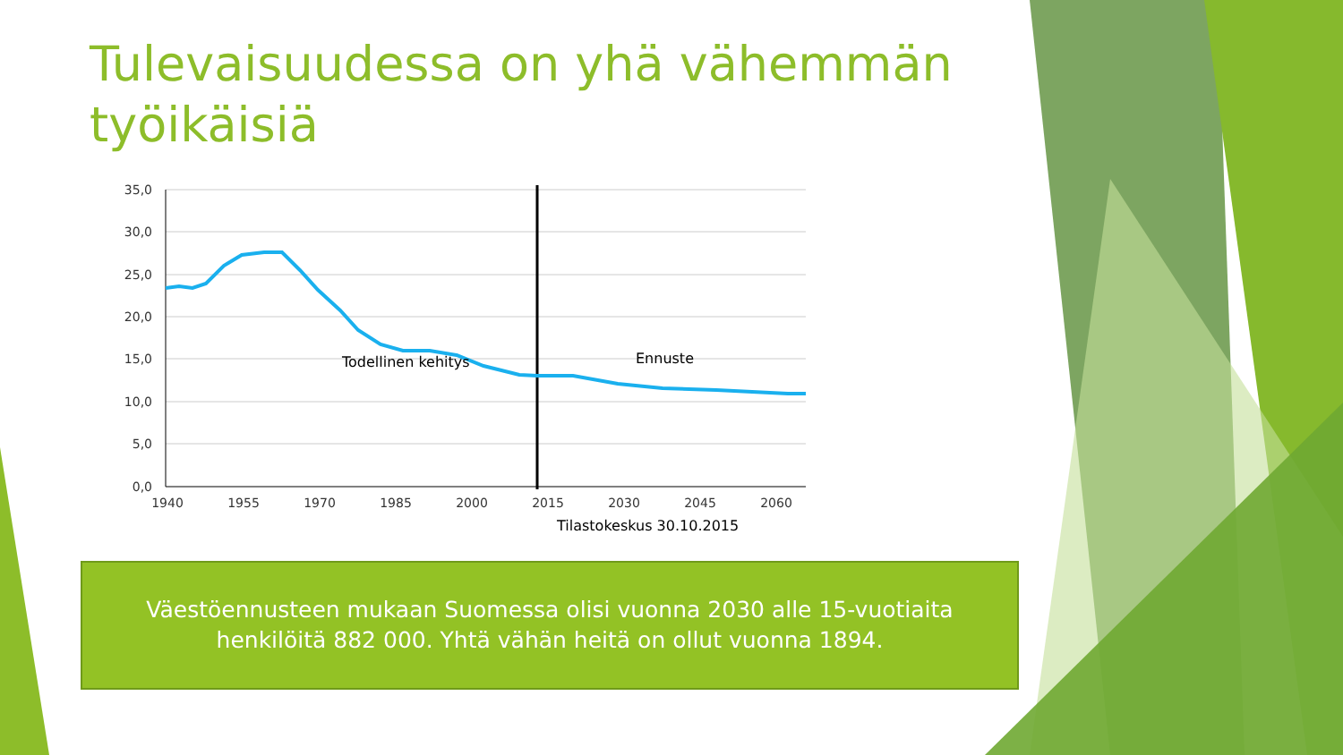Tulevaisuudessa on yhä vähemmän työikäisiä
35,0
30,0
25,0
20,0
15,0
10,0
5,0
0,0
1940
1955
1970
1985
2000
2015
2030
2045
2060
Todellinen kehitys
Ennuste
Tilastokeskus 30.10.2015
Väestöennusteen mukaan Suomessa olisi vuonna 2030 alle 15-vuotiaita
henkilöitä 882 000. Yhtä vähän heitä on ollut vuonna 1894.